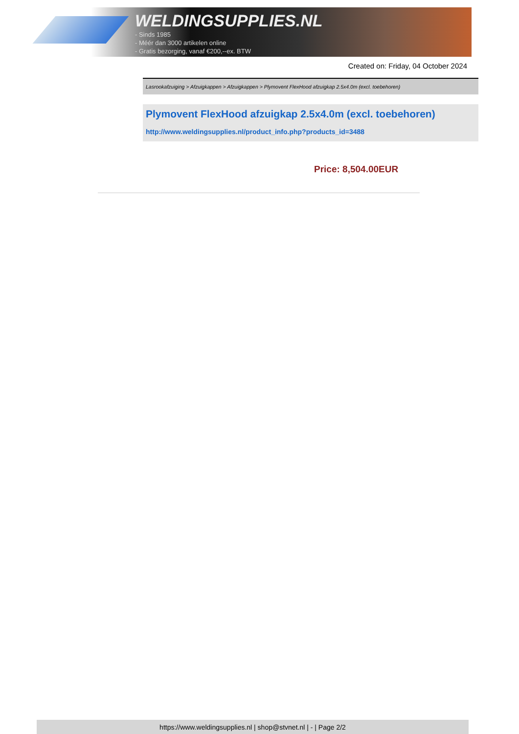WELDINGSUPPLIES.NL
- Sinds 1985
- Méér dan 3000 artikelen online
- Gratis bezorging, vanaf €200,--ex. BTW
Created on: Friday, 04 October 2024
Lasrookafzuiging > Afzuigkappen > Afzuigkappen > Plymovent FlexHood afzuigkap 2.5x4.0m (excl. toebehoren)
Plymovent FlexHood afzuigkap 2.5x4.0m (excl. toebehoren)
http://www.weldingsupplies.nl/product_info.php?products_id=3488
Price: 8,504.00EUR
https://www.weldingsupplies.nl | shop@stvnet.nl | - | Page 2/2